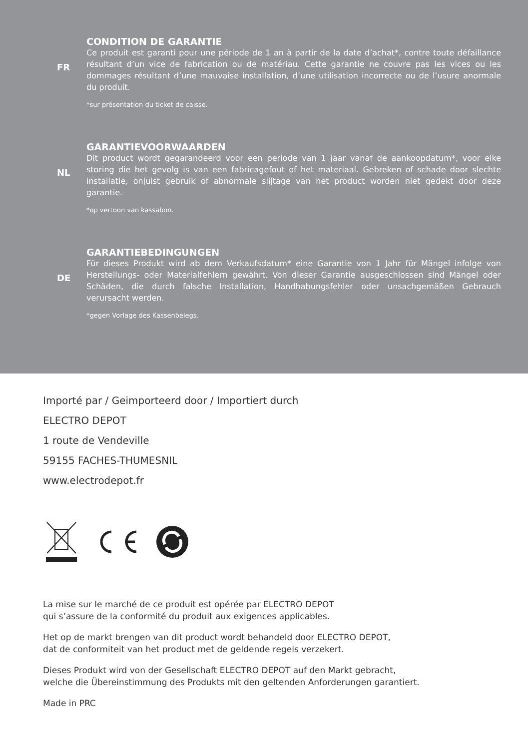FR
CONDITION DE GARANTIE
Ce produit est garanti pour une période de 1 an à partir de la date d’achat*, contre toute défaillance résultant d’un vice de fabrication ou de matériau. Cette garantie ne couvre pas les vices ou les dommages résultant d’une mauvaise installation, d’une utilisation incorrecte ou de l’usure anormale du produit.
*sur présentation du ticket de caisse.
NL
GARANTIEVOORWAARDEN
Dit product wordt gegarandeerd voor een periode van 1 jaar vanaf de aankoopdatum*, voor elke storing die het gevolg is van een fabricagefout of het materiaal. Gebreken of schade door slechte installatie, onjuist gebruik of abnormale slijtage van het product worden niet gedekt door deze garantie.
*op vertoon van kassabon.
DE
GARANTIEBEDINGUNGEN
Für dieses Produkt wird ab dem Verkaufsdatum* eine Garantie von 1 Jahr für Mängel infolge von Herstellungs- oder Materialfehlern gewährt. Von dieser Garantie ausgeschlossen sind Mängel oder Schäden, die durch falsche Installation, Handhabungsfehler oder unsachgemäßen Gebrauch verursacht werden.
*gegen Vorlage des Kassenbelegs.
Importé par / Geimporteerd door / Importiert durch
ELECTRO DEPOT
1 route de Vendeville
59155 FACHES-THUMESNIL
www.electrodepot.fr
La mise sur le marché de ce produit est opérée par ELECTRO DEPOT
qui s’assure de la conformité du produit aux exigences applicables.
Het op de markt brengen van dit product wordt behandeld door ELECTRO DEPOT,
dat de conformiteit van het product met de geldende regels verzekert.
Dieses Produkt wird von der Gesellschaft ELECTRO DEPOT auf den Markt gebracht,
welche die Übereinstimmung des Produkts mit den geltenden Anforderungen garantiert.
Made in PRC